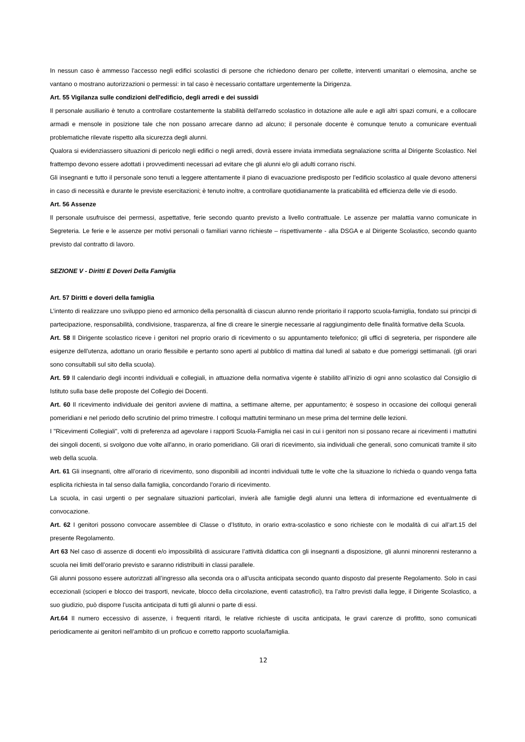In nessun caso è ammesso l'accesso negli edifici scolastici di persone che richiedono denaro per collette, interventi umanitari o elemosina, anche se vantano o mostrano autorizzazioni o permessi: in tal caso è necessario contattare urgentemente la Dirigenza.
Art. 55 Vigilanza sulle condizioni dell'edificio, degli arredi e dei sussidi
Il personale ausiliario è tenuto a controllare costantemente la stabilità dell'arredo scolastico in dotazione alle aule e agli altri spazi comuni, e a collocare armadi e mensole in posizione tale che non possano arrecare danno ad alcuno; il personale docente è comunque tenuto a comunicare eventuali problematiche rilevate rispetto alla sicurezza degli alunni.
Qualora si evidenziassero situazioni di pericolo negli edifici o negli arredi, dovrà essere inviata immediata segnalazione scritta al Dirigente Scolastico. Nel frattempo devono essere adottati i provvedimenti necessari ad evitare che gli alunni e/o gli adulti corrano rischi.
Gli insegnanti e tutto il personale sono tenuti a leggere attentamente il piano di evacuazione predisposto per l’edificio scolastico al quale devono attenersi in caso di necessità e durante le previste esercitazioni; è tenuto inoltre, a controllare quotidianamente la praticabilità ed efficienza delle vie di esodo.
Art. 56 Assenze
Il personale usufruisce dei permessi, aspettative, ferie secondo quanto previsto a livello contrattuale. Le assenze per malattia vanno comunicate in Segreteria. Le ferie e le assenze per motivi personali o familiari vanno richieste – rispettivamente - alla DSGA e al Dirigente Scolastico, secondo quanto previsto dal contratto di lavoro.
SEZIONE V - Diritti E Doveri Della Famiglia
Art. 57 Diritti e doveri della famiglia
L’intento di realizzare uno sviluppo pieno ed armonico della personalità di ciascun alunno rende prioritario il rapporto scuola-famiglia, fondato sui principi di partecipazione, responsabilità, condivisione, trasparenza, al fine di creare le sinergie necessarie al raggiungimento delle finalità formative della Scuola.
Art. 58 Il Dirigente scolastico riceve i genitori nel proprio orario di ricevimento o su appuntamento telefonico; gli uffici di segreteria, per rispondere alle esigenze dell’utenza, adottano un orario flessibile e pertanto sono aperti al pubblico di mattina dal lunedì al sabato e due pomeriggi settimanali. (gli orari sono consultabili sul sito della scuola).
Art. 59 Il calendario degli incontri individuali e collegiali, in attuazione della normativa vigente è stabilito all’inizio di ogni anno scolastico dal Consiglio di Istituto sulla base delle proposte del Collegio dei Docenti.
Art. 60 Il ricevimento individuale dei genitori avviene di mattina, a settimane alterne, per appuntamento; è sospeso in occasione dei colloqui generali pomeridiani e nel periodo dello scrutinio del primo trimestre. I colloqui mattutini terminano un mese prima del termine delle lezioni.
I "Ricevimenti Collegiali", volti di preferenza ad agevolare i rapporti Scuola-Famiglia nei casi in cui i genitori non si possano recare ai ricevimenti i mattutini dei singoli docenti, si svolgono due volte all'anno, in orario pomeridiano. Gli orari di ricevimento, sia individuali che generali, sono comunicati tramite il sito web della scuola.
Art. 61 Gli insegnanti, oltre all’orario di ricevimento, sono disponibili ad incontri individuali tutte le volte che la situazione lo richieda o quando venga fatta esplicita richiesta in tal senso dalla famiglia, concordando l’orario di ricevimento.
La scuola, in casi urgenti o per segnalare situazioni particolari, invierà alle famiglie degli alunni una lettera di informazione ed eventualmente di convocazione.
Art. 62 I genitori possono convocare assemblee di Classe o d’Istituto, in orario extra-scolastico e sono richieste con le modalità di cui all’art.15 del presente Regolamento.
Art 63 Nel caso di assenze di docenti e/o impossibilità di assicurare l’attività didattica con gli insegnanti a disposizione, gli alunni minorenni resteranno a scuola nei limiti dell’orario previsto e saranno ridistribuiti in classi parallele.
Gli alunni possono essere autorizzati all’ingresso alla seconda ora o all’uscita anticipata secondo quanto disposto dal presente Regolamento. Solo in casi eccezionali (scioperi e blocco dei trasporti, nevicate, blocco della circolazione, eventi catastrofici), tra l’altro previsti dalla legge, il Dirigente Scolastico, a suo giudizio, può disporre l’uscita anticipata di tutti gli alunni o parte di essi.
Art.64 Il numero eccessivo di assenze, i frequenti ritardi, le relative richieste di uscita anticipata, le gravi carenze di profitto, sono comunicati periodicamente ai genitori nell’ambito di un proficuo e corretto rapporto scuola/famiglia.
12